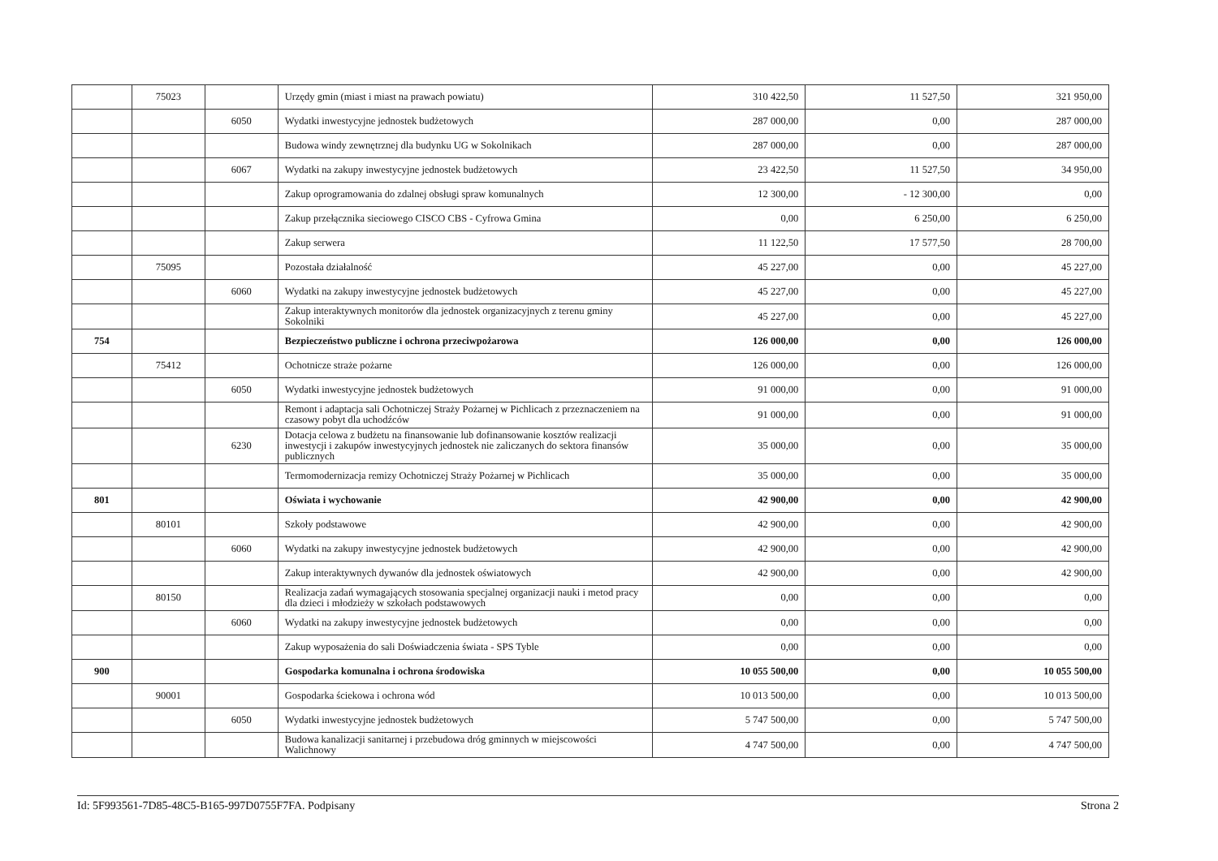| | 75023 | | Urzędy gmin (miast i miast na prawach powiatu) | 310 422,50 | 11 527,50 | 321 950,00 |
| | | 6050 | Wydatki inwestycyjne jednostek budżetowych | 287 000,00 | 0,00 | 287 000,00 |
| | | | Budowa windy zewnętrznej dla budynku UG w Sokolnikach | 287 000,00 | 0,00 | 287 000,00 |
| | | 6067 | Wydatki na zakupy inwestycyjne jednostek budżetowych | 23 422,50 | 11 527,50 | 34 950,00 |
| | | | Zakup oprogramowania do zdalnej obsługi spraw komunalnych | 12 300,00 | - 12 300,00 | 0,00 |
| | | | Zakup przełącznika sieciowego CISCO CBS - Cyfrowa Gmina | 0,00 | 6 250,00 | 6 250,00 |
| | | | Zakup serwera | 11 122,50 | 17 577,50 | 28 700,00 |
| | 75095 | | Pozostała działalność | 45 227,00 | 0,00 | 45 227,00 |
| | | 6060 | Wydatki na zakupy inwestycyjne jednostek budżetowych | 45 227,00 | 0,00 | 45 227,00 |
| | | | Zakup interaktywnych monitorów dla jednostek organizacyjnych z terenu gminy Sokolniki | 45 227,00 | 0,00 | 45 227,00 |
| 754 | | | Bezpieczeństwo publiczne i ochrona przeciwpożarowa | 126 000,00 | 0,00 | 126 000,00 |
| | 75412 | | Ochotnicze straże pożarne | 126 000,00 | 0,00 | 126 000,00 |
| | | 6050 | Wydatki inwestycyjne jednostek budżetowych | 91 000,00 | 0,00 | 91 000,00 |
| | | | Remont i adaptacja sali Ochotniczej Straży Pożarnej w Pichlicach z przeznaczeniem na czasowy pobyt dla uchodźców | 91 000,00 | 0,00 | 91 000,00 |
| | | 6230 | Dotacja celowa z budżetu na finansowanie lub dofinansowanie kosztów realizacji inwestycji i zakupów inwestycyjnych jednostek nie zaliczanych do sektora finansów publicznych | 35 000,00 | 0,00 | 35 000,00 |
| | | | Termomodernizacja remizy Ochotniczej Straży Pożarnej w Pichlicach | 35 000,00 | 0,00 | 35 000,00 |
| 801 | | | Oświata i wychowanie | 42 900,00 | 0,00 | 42 900,00 |
| | 80101 | | Szkoły podstawowe | 42 900,00 | 0,00 | 42 900,00 |
| | | 6060 | Wydatki na zakupy inwestycyjne jednostek budżetowych | 42 900,00 | 0,00 | 42 900,00 |
| | | | Zakup interaktywnych dywanów dla jednostek oświatowych | 42 900,00 | 0,00 | 42 900,00 |
| | 80150 | | Realizacja zadań wymagających stosowania specjalnej organizacji nauki i metod pracy dla dzieci i młodzieży w szkołach podstawowych | 0,00 | 0,00 | 0,00 |
| | | 6060 | Wydatki na zakupy inwestycyjne jednostek budżetowych | 0,00 | 0,00 | 0,00 |
| | | | Zakup wyposażenia do sali Doświadczenia świata - SPS Tyble | 0,00 | 0,00 | 0,00 |
| 900 | | | Gospodarka komunalna i ochrona środowiska | 10 055 500,00 | 0,00 | 10 055 500,00 |
| | 90001 | | Gospodarka ściekowa i ochrona wód | 10 013 500,00 | 0,00 | 10 013 500,00 |
| | | 6050 | Wydatki inwestycyjne jednostek budżetowych | 5 747 500,00 | 0,00 | 5 747 500,00 |
| | | | Budowa kanalizacji sanitarnej i przebudowa dróg gminnych w miejscowości Walichnowy | 4 747 500,00 | 0,00 | 4 747 500,00 |
Id: 5F993561-7D85-48C5-B165-997D0755F7FA. Podpisany Strona 2